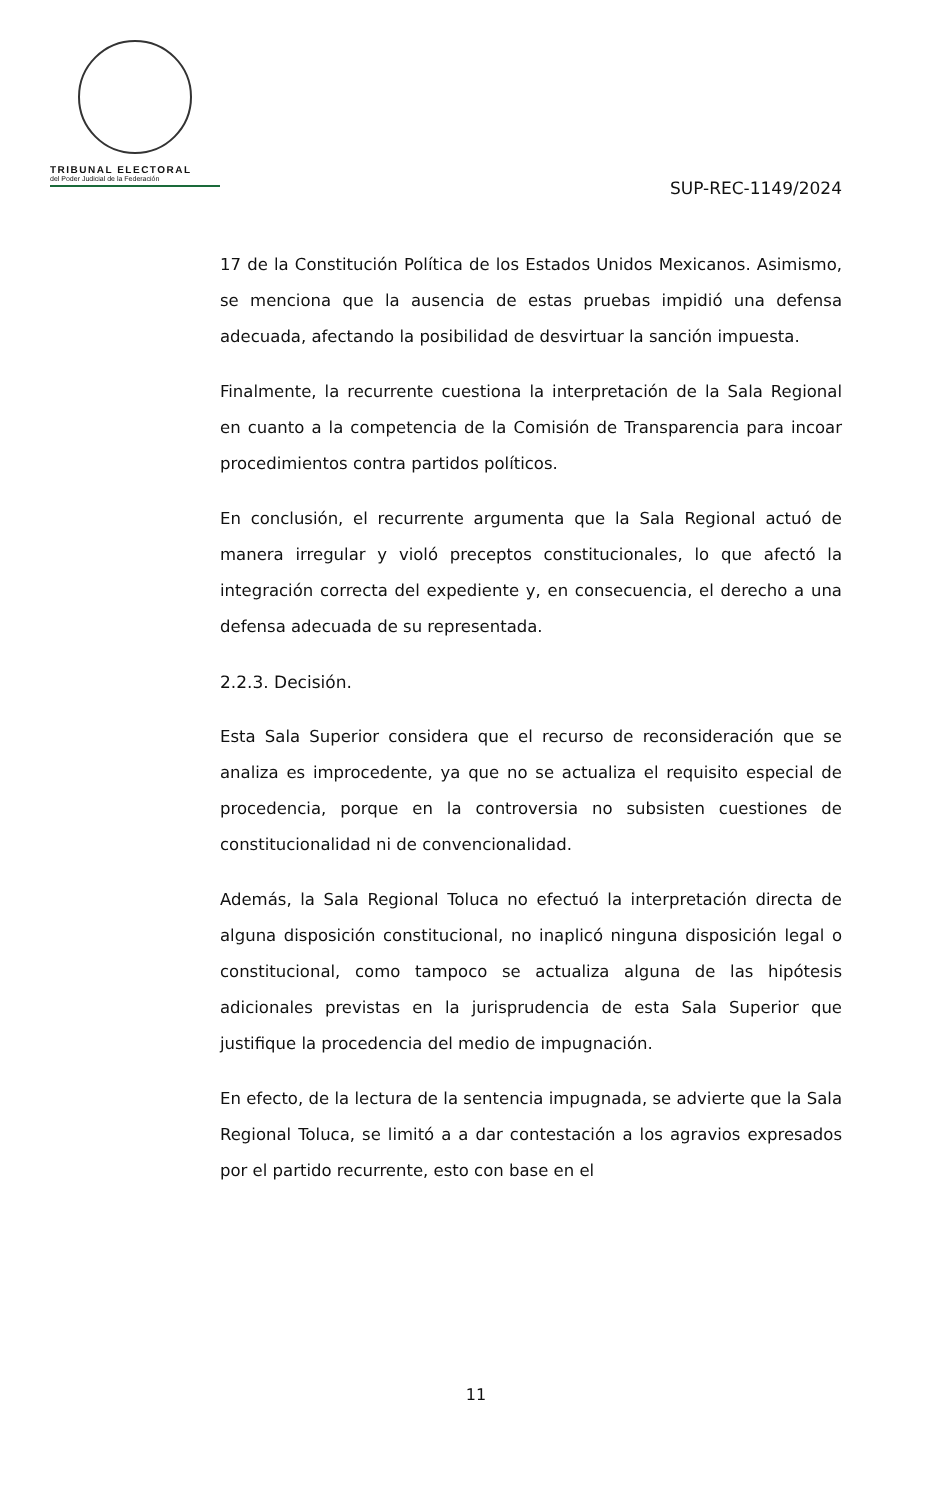TRIBUNAL ELECTORAL
del Poder Judicial de la Federación
SUP-REC-1149/2024
17 de la Constitución Política de los Estados Unidos Mexicanos. Asimismo, se menciona que la ausencia de estas pruebas impidió una defensa adecuada, afectando la posibilidad de desvirtuar la sanción impuesta.
Finalmente, la recurrente cuestiona la interpretación de la Sala Regional en cuanto a la competencia de la Comisión de Transparencia para incoar procedimientos contra partidos políticos.
En conclusión, el recurrente argumenta que la Sala Regional actuó de manera irregular y violó preceptos constitucionales, lo que afectó la integración correcta del expediente y, en consecuencia, el derecho a una defensa adecuada de su representada.
2.2.3. Decisión.
Esta Sala Superior considera que el recurso de reconsideración que se analiza es improcedente, ya que no se actualiza el requisito especial de procedencia, porque en la controversia no subsisten cuestiones de constitucionalidad ni de convencionalidad.
Además, la Sala Regional Toluca no efectuó la interpretación directa de alguna disposición constitucional, no inaplicó ninguna disposición legal o constitucional, como tampoco se actualiza alguna de las hipótesis adicionales previstas en la jurisprudencia de esta Sala Superior que justifique la procedencia del medio de impugnación.
En efecto, de la lectura de la sentencia impugnada, se advierte que la Sala Regional Toluca, se limitó a a dar contestación a los agravios expresados por el partido recurrente, esto con base en el
11